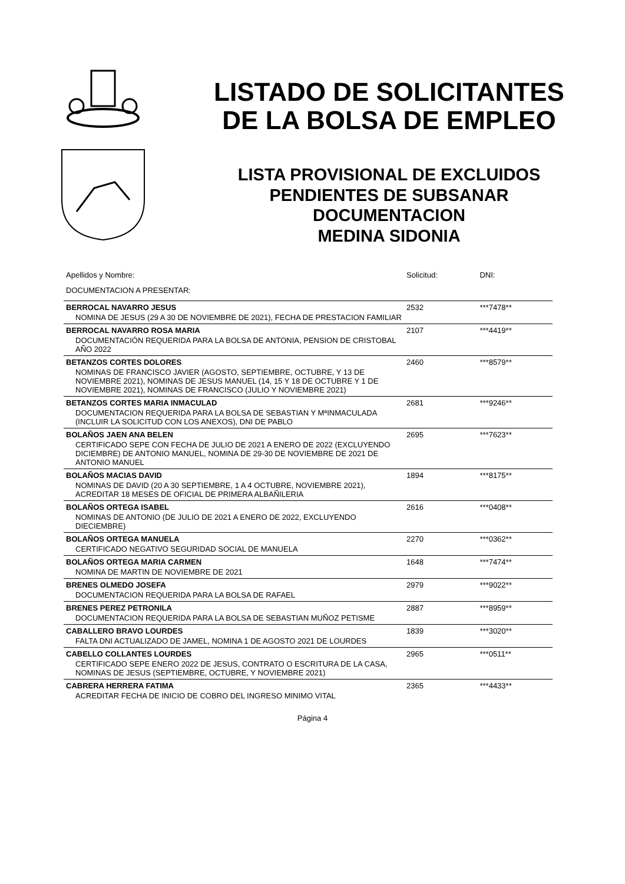LISTADO DE SOLICITANTES
DE LA BOLSA DE EMPLEO
LISTA PROVISIONAL DE EXCLUIDOS
PENDIENTES DE SUBSANAR
DOCUMENTACION
MEDINA SIDONIA
| Apellidos y Nombre: | Solicitud: | DNI: |
| --- | --- | --- |
| DOCUMENTACION A PRESENTAR: | | |
| BERROCAL NAVARRO JESUS | 2532 | ***7478** |
| NOMINA DE JESUS (29 A 30 DE NOVIEMBRE DE 2021), FECHA DE PRESTACION FAMILIAR | | |
| BERROCAL NAVARRO ROSA MARIA | 2107 | ***4419** |
| DOCUMENTACIÓN REQUERIDA PARA LA BOLSA DE ANTONIA, PENSION DE CRISTOBAL AÑO 2022 | | |
| BETANZOS CORTES DOLORES | 2460 | ***8579** |
| NOMINAS DE FRANCISCO JAVIER (AGOSTO, SEPTIEMBRE, OCTUBRE, Y 13 DE NOVIEMBRE 2021), NOMINAS DE JESUS MANUEL (14, 15 Y 18 DE OCTUBRE Y 1 DE NOVIEMBRE 2021), NOMINAS DE FRANCISCO (JULIO Y NOVIEMBRE 2021) | | |
| BETANZOS CORTES MARIA INMACULAD | 2681 | ***9246** |
| DOCUMENTACION REQUERIDA PARA LA BOLSA DE SEBASTIAN Y MªINMACULADA (INCLUIR LA SOLICITUD CON LOS ANEXOS), DNI DE PABLO | | |
| BOLAÑOS JAEN ANA BELEN | 2695 | ***7623** |
| CERTIFICADO SEPE CON FECHA DE JULIO DE 2021 A ENERO DE 2022 (EXCLUYENDO DICIEMBRE) DE ANTONIO MANUEL, NOMINA DE 29-30 DE NOVIEMBRE DE 2021 DE ANTONIO MANUEL | | |
| BOLAÑOS MACIAS DAVID | 1894 | ***8175** |
| NOMINAS DE DAVID (20 A 30 SEPTIEMBRE, 1 A 4 OCTUBRE, NOVIEMBRE 2021), ACREDITAR 18 MESES DE OFICIAL DE PRIMERA ALBAÑILERIA | | |
| BOLAÑOS ORTEGA ISABEL | 2616 | ***0408** |
| NOMINAS DE ANTONIO (DE JULIO DE 2021 A ENERO DE 2022, EXCLUYENDO DIECIEMBRE) | | |
| BOLAÑOS ORTEGA MANUELA | 2270 | ***0362** |
| CERTIFICADO NEGATIVO SEGURIDAD SOCIAL DE MANUELA | | |
| BOLAÑOS ORTEGA MARIA CARMEN | 1648 | ***7474** |
| NOMINA DE MARTIN DE NOVIEMBRE DE 2021 | | |
| BRENES OLMEDO JOSEFA | 2979 | ***9022** |
| DOCUMENTACION REQUERIDA PARA LA BOLSA DE RAFAEL | | |
| BRENES PEREZ PETRONILA | 2887 | ***8959** |
| DOCUMENTACION REQUERIDA PARA LA BOLSA DE SEBASTIAN MUÑOZ PETISME | | |
| CABALLERO BRAVO LOURDES | 1839 | ***3020** |
| FALTA DNI ACTUALIZADO DE JAMEL, NOMINA 1 DE AGOSTO 2021 DE LOURDES | | |
| CABELLO COLLANTES LOURDES | 2965 | ***0511** |
| CERTIFICADO SEPE ENERO 2022 DE JESUS, CONTRATO O ESCRITURA DE LA CASA, NOMINAS DE JESUS (SEPTIEMBRE, OCTUBRE, Y NOVIEMBRE 2021) | | |
| CABRERA HERRERA FATIMA | 2365 | ***4433** |
| ACREDITAR FECHA DE INICIO DE COBRO DEL INGRESO MINIMO VITAL | | |
Página 4